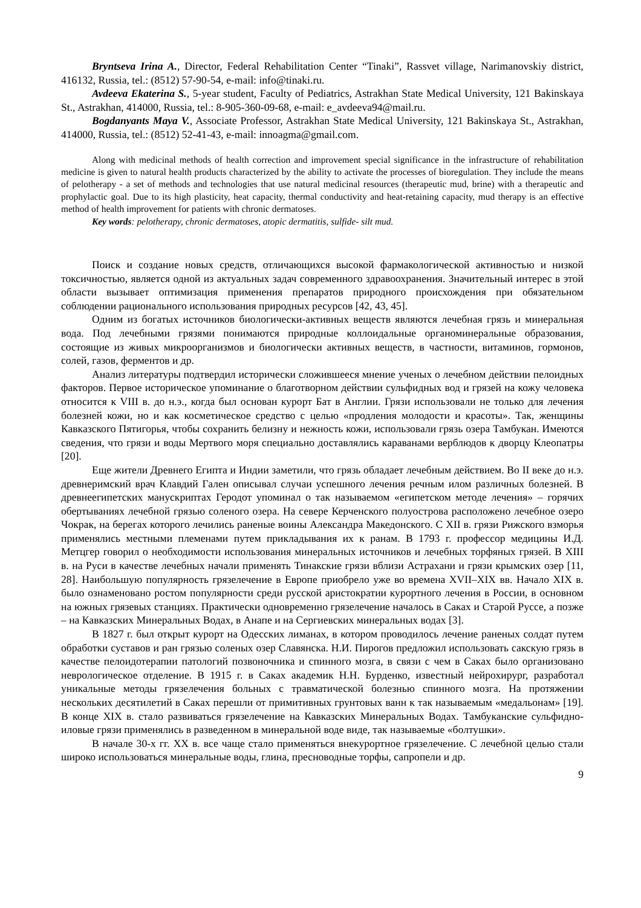Bryntseva Irina A., Director, Federal Rehabilitation Center “Tinaki”, Rassvet village, Narimanovskiy district, 416132, Russia, tel.: (8512) 57-90-54, e-mail: info@tinaki.ru.
Avdeeva Ekaterina S., 5-year student, Faculty of Pediatrics, Astrakhan State Medical University, 121 Bakinskaya St., Astrakhan, 414000, Russia, tel.: 8-905-360-09-68, e-mail: e_avdeeva94@mail.ru.
Bogdanyants Maya V., Associate Professor, Astrakhan State Medical University, 121 Bakinskaya St., Astrakhan, 414000, Russia, tel.: (8512) 52-41-43, e-mail: innoagma@gmail.com.
Along with medicinal methods of health correction and improvement special significance in the infrastructure of rehabilitation medicine is given to natural health products characterized by the ability to activate the processes of bioregulation. They include the means of pelotherapy - a set of methods and technologies that use natural medicinal resources (therapeutic mud, brine) with a therapeutic and prophylactic goal. Due to its high plasticity, heat capacity, thermal conductivity and heat-retaining capacity, mud therapy is an effective method of health improvement for patients with chronic dermatoses.
Key words: pelotherapy, chronic dermatoses, atopic dermatitis, sulfide- silt mud.
Поиск и создание новых средств, отличающихся высокой фармакологической активностью и низкой токсичностью, является одной из актуальных задач современного здравоохранения. Значительный интерес в этой области вызывает оптимизация применения препаратов природного происхождения при обязательном соблюдении рационального использования природных ресурсов [42, 43, 45].
Одним из богатых источников биологически-активных веществ являются лечебная грязь и минеральная вода. Под лечебными грязями понимаются природные коллоидальные органоминеральные образования, состоящие из живых микроорганизмов и биологически активных веществ, в частности, витаминов, гормонов, солей, газов, ферментов и др.
Анализ литературы подтвердил исторически сложившееся мнение ученых о лечебном действии пелоидных факторов. Первое историческое упоминание о благотворном действии сульфидных вод и грязей на кожу человека относится к VIII в. до н.э., когда был основан курорт Бат в Англии. Грязи использовали не только для лечения болезней кожи, но и как косметическое средство с целью «продления молодости и красоты». Так, женщины Кавказского Пятигорья, чтобы сохранить белизну и нежность кожи, использовали грязь озера Тамбукан. Имеются сведения, что грязи и воды Мертвого моря специально доставлялись караванами верблюдов к дворцу Клеопатры [20].
Еще жители Древнего Египта и Индии заметили, что грязь обладает лечебным действием. Во II веке до н.э. древнеримский врач Клавдий Гален описывал случаи успешного лечения речным илом различных болезней. В древнеегипетских манускриптах Геродот упоминал о так называемом «египетском методе лечения» – горячих обертываниях лечебной грязью соленого озера. На севере Керченского полуострова расположено лечебное озеро Чокрак, на берегах которого лечились раненые воины Александра Македонского. С XII в. грязи Рижского взморья применялись местными племенами путем прикладывания их к ранам. В 1793 г. профессор медицины И.Д. Метцгер говорил о необходимости использования минеральных источников и лечебных торфяных грязей. В XIII в. на Руси в качестве лечебных начали применять Тинакские грязи вблизи Астрахани и грязи крымских озер [11, 28]. Наибольшую популярность грязелечение в Европе приобрело уже во времена XVII–XIX вв. Начало XIX в. было ознаменовано ростом популярности среди русской аристократии курортного лечения в России, в основном на южных грязевых станциях. Практически одновременно грязелечение началось в Саках и Старой Руссе, а позже – на Кавказских Минеральных Водах, в Анапе и на Сергиевских минеральных водах [3].
В 1827 г. был открыт курорт на Одесских лиманах, в котором проводилось лечение раненых солдат путем обработки суставов и ран грязью соленых озер Славянска. Н.И. Пирогов предложил использовать сакскую грязь в качестве пелоидотерапии патологий позвоночника и спинного мозга, в связи с чем в Саках было организовано неврологическое отделение. В 1915 г. в Саках академик Н.Н. Бурденко, известный нейрохирург, разработал уникальные методы грязелечения больных с травматической болезнью спинного мозга. На протяжении нескольких десятилетий в Саках перешли от примитивных грунтовых ванн к так называемым «медальонам» [19]. В конце XIX в. стало развиваться грязелечение на Кавказских Минеральных Водах. Тамбуканские сульфидно-иловые грязи применялись в разведенном в минеральной воде виде, так называемые «болтушки».
В начале 30-х гг. XX в. все чаще стало применяться внекурортное грязелечение. С лечебной целью стали широко использоваться минеральные воды, глина, пресноводные торфы, сапропели и др.
9